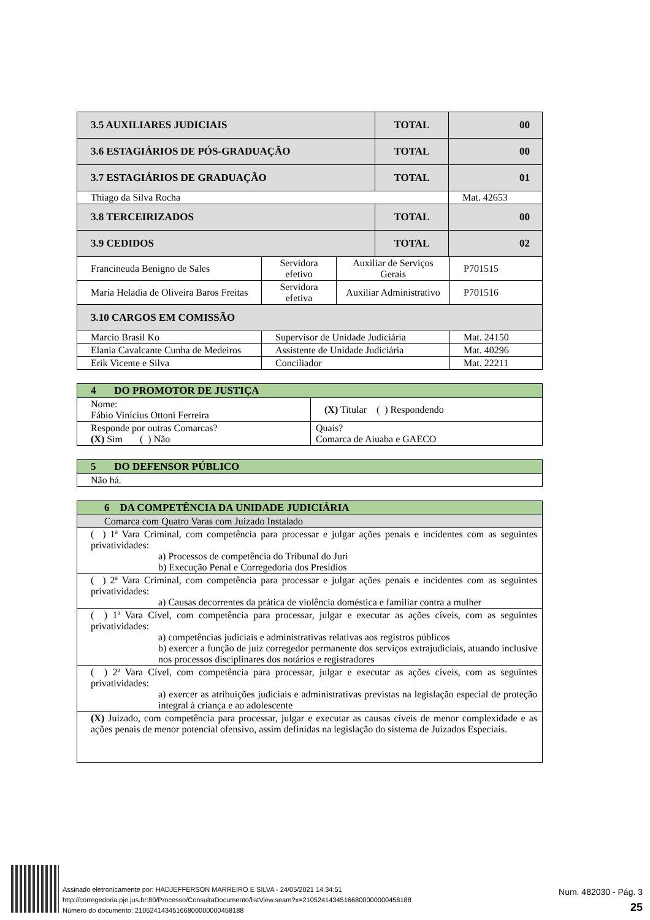| 3.5 AUXILIARES JUDICIAIS | TOTAL | 00 |
| 3.6 ESTAGIÁRIOS DE PÓS-GRADUAÇÃO | TOTAL | 00 |
| 3.7 ESTAGIÁRIOS DE GRADUAÇÃO | TOTAL | 01 |
| Thiago da Silva Rocha | | Mat. 42653 |
| 3.8 TERCEIRIZADOS | TOTAL | 00 |
| 3.9 CEDIDOS | TOTAL | 02 |
| Francineuda Benigno de Sales | Servidora efetivo | Auxiliar de Serviços Gerais | P701515 |
| Maria Heladia de Oliveira Baros Freitas | Servidora efetiva | Auxiliar Administrativo | P701516 |
| 3.10 CARGOS EM COMISSÃO | | | |
| Marcio Brasil Ko | Supervisor de Unidade Judiciária | | Mat. 24150 |
| Elania Cavalcante Cunha de Medeiros | Assistente de Unidade Judiciária | | Mat. 40296 |
| Erik Vicente e Silva | Conciliador | | Mat. 22211 |
| 4 DO PROMOTOR DE JUSTIÇA | | |
| Nome: Fábio Vinícius Ottoni Ferreira | | (X) Titular ( ) Respondendo |
| Responde por outras Comarcas? (X) Sim ( ) Não | Quais? Comarca de Aiuaba e GAECO | |
| 5 DO DEFENSOR PÚBLICO |
| Não há. |
| 6 DA COMPETÊNCIA DA UNIDADE JUDICIÁRIA |
| Comarca com Quatro Varas com Juizado Instalado |
| ( ) 1ª Vara Criminal, com competência para processar e julgar ações penais e incidentes com as seguintes privatividades: a) Processos de competência do Tribunal do Juri b) Execução Penal e Corregedoria dos Presídios |
| ( ) 2ª Vara Criminal, com competência para processar e julgar ações penais e incidentes com as seguintes privatividades: a) Causas decorrentes da prática de violência doméstica e familiar contra a mulher |
| ( ) 1ª Vara Cível, com competência para processar, julgar e executar as ações cíveis, com as seguintes privatividades: a) competências judiciais e administrativas relativas aos registros públicos b) exercer a função de juiz corregedor permanente dos serviços extrajudiciais, atuando inclusive nos processos disciplinares dos notários e registradores |
| ( ) 2ª Vara Cível, com competência para processar, julgar e executar as ações cíveis, com as seguintes privatividades: a) exercer as atribuições judiciais e administrativas previstas na legislação especial de proteção integral à criança e ao adolescente |
| (X) Juizado, com competência para processar, julgar e executar as causas cíveis de menor complexidade e as ações penais de menor potencial ofensivo, assim definidas na legislação do sistema de Juizados Especiais. |
Assinado eletronicamente por: HADJEFFERSON MARREIRO E SILVA - 24/05/2021 14:34:51
http://corregedoria.pje.jus.br:80/Processo/ConsultaDocumento/listView.seam?x=21052414345166800000000458188
Número do documento: 21052414345166800000000458188
Num. 482030 - Pág. 3
25